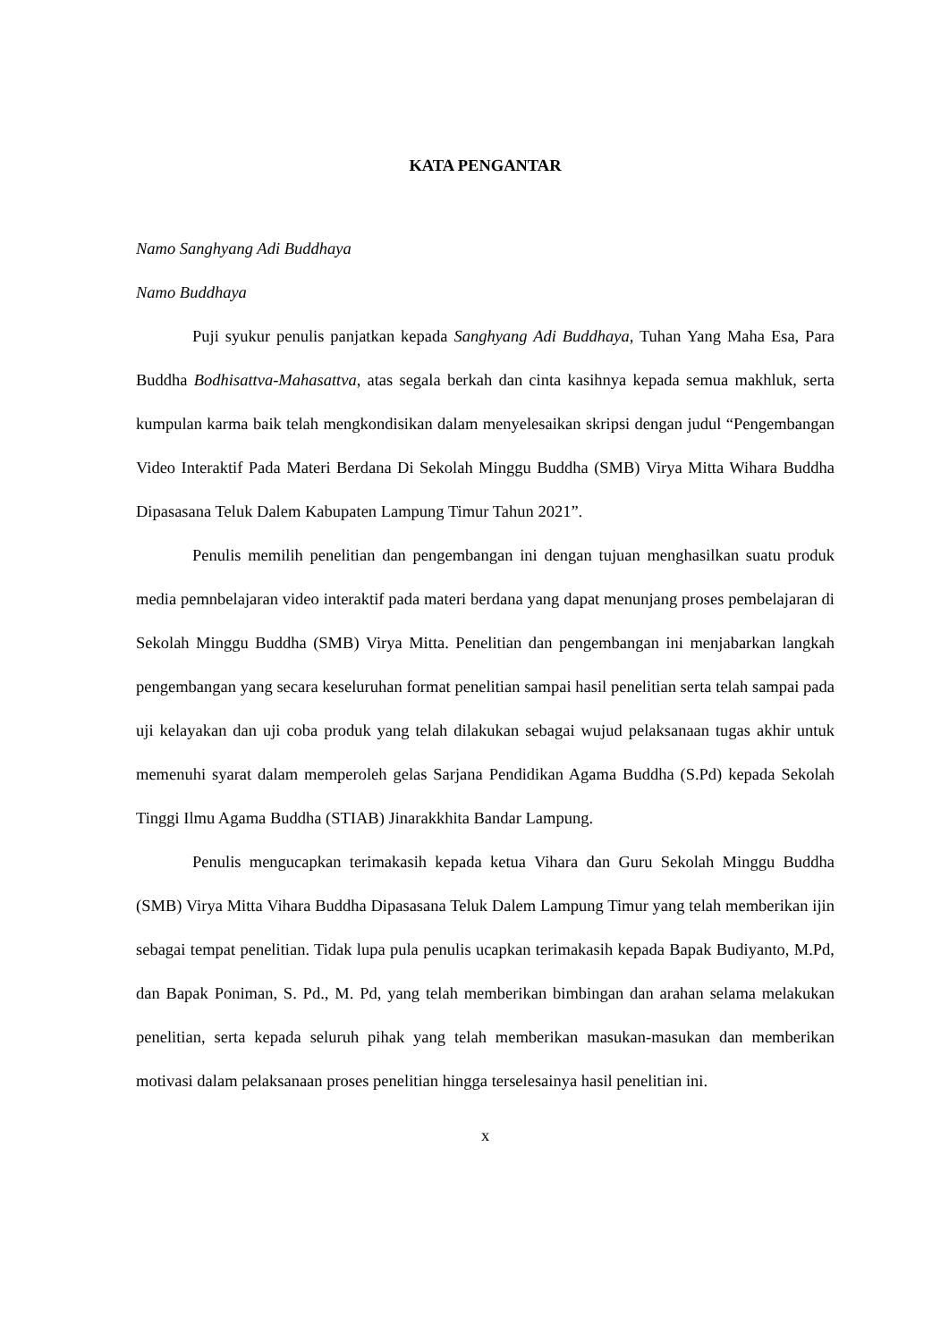KATA PENGANTAR
Namo Sanghyang Adi Buddhaya
Namo Buddhaya
Puji syukur penulis panjatkan kepada Sanghyang Adi Buddhaya, Tuhan Yang Maha Esa, Para Buddha Bodhisattva-Mahasattva, atas segala berkah dan cinta kasihnya kepada semua makhluk, serta kumpulan karma baik telah mengkondisikan dalam menyelesaikan skripsi dengan judul “Pengembangan Video Interaktif Pada Materi Berdana Di Sekolah Minggu Buddha (SMB) Virya Mitta Wihara Buddha Dipasasana Teluk Dalem Kabupaten Lampung Timur Tahun 2021”.
Penulis memilih penelitian dan pengembangan ini dengan tujuan menghasilkan suatu produk media pemnbelajaran video interaktif pada materi berdana yang dapat menunjang proses pembelajaran di Sekolah Minggu Buddha (SMB) Virya Mitta. Penelitian dan pengembangan ini menjabarkan langkah pengembangan yang secara keseluruhan format penelitian sampai hasil penelitian serta telah sampai pada uji kelayakan dan uji coba produk yang telah dilakukan sebagai wujud pelaksanaan tugas akhir untuk memenuhi syarat dalam memperoleh gelas Sarjana Pendidikan Agama Buddha (S.Pd) kepada Sekolah Tinggi Ilmu Agama Buddha (STIAB) Jinarakkhita Bandar Lampung.
Penulis mengucapkan terimakasih kepada ketua Vihara dan Guru Sekolah Minggu Buddha (SMB) Virya Mitta Vihara Buddha Dipasasana Teluk Dalem Lampung Timur yang telah memberikan ijin sebagai tempat penelitian. Tidak lupa pula penulis ucapkan terimakasih kepada Bapak Budiyanto, M.Pd, dan Bapak Poniman, S. Pd., M. Pd, yang telah memberikan bimbingan dan arahan selama melakukan penelitian, serta kepada seluruh pihak yang telah memberikan masukan-masukan dan memberikan motivasi dalam pelaksanaan proses penelitian hingga terselesainya hasil penelitian ini.
x